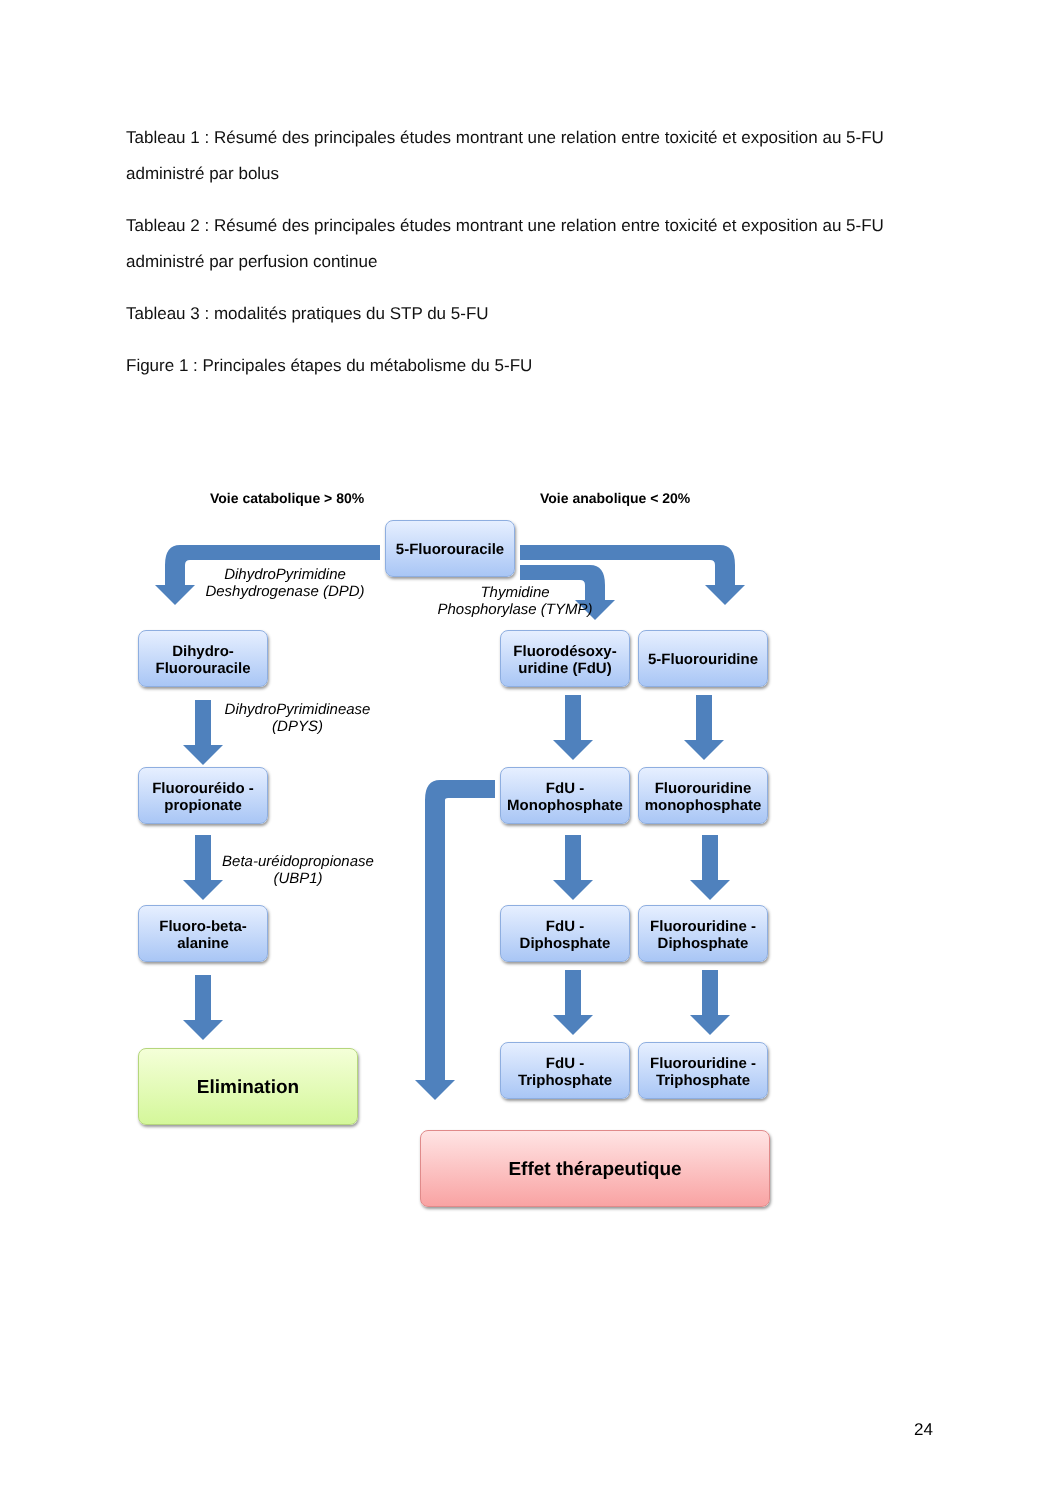Tableau 1 : Résumé des principales études montrant une relation entre toxicité et exposition au 5-FU administré par bolus
Tableau 2 : Résumé des principales études montrant une relation entre toxicité et exposition au 5-FU administré par perfusion continue
Tableau 3 : modalités pratiques du STP du 5-FU
Figure 1 : Principales étapes du métabolisme du 5-FU
Voie catabolique > 80% Voie anabolique < 20%
5-Fluorouracile
DihydroPyrimidine Deshydrogenase (DPD)
Thymidine Phosphorylase (TYMP)
Dihydro-
Fluorouracile
Fluorodésoxy-
uridine (FdU)
5-Fluorouridine
DihydroPyrimidinease (DPYS)
Fluorouréido - propionate
FdU - Monophosphate
Fluorouridine monophosphate
Beta-uréidopropionase (UBP1)
Fluoro-beta-
alanine
FdU - Diphosphate
Fluorouridine - Diphosphate
FdU - Triphosphate
Fluorouridine - Triphosphate
Elimination
Effet thérapeutique
24